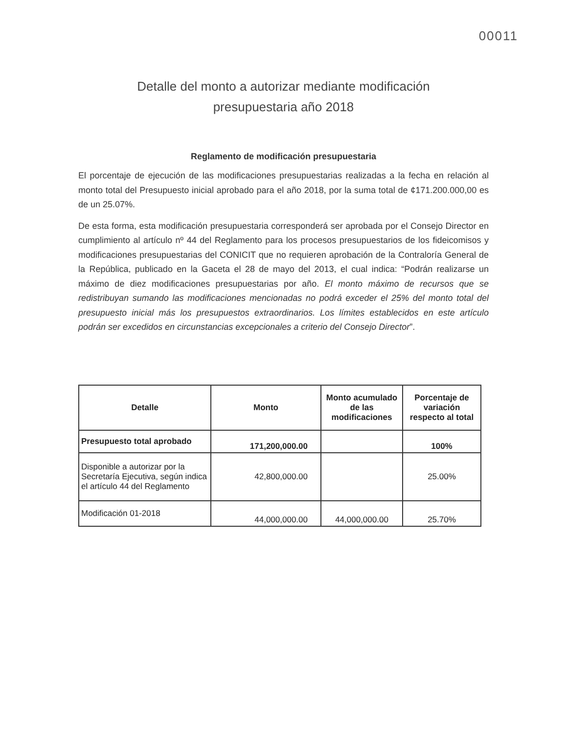00011
Detalle del monto a autorizar mediante modificación
presupuestaria año 2018
Reglamento de modificación presupuestaria
El porcentaje de ejecución de las modificaciones presupuestarias realizadas a la fecha en relación al monto total del Presupuesto inicial aprobado para el año 2018, por la suma total de ¢171.200.000,00 es de un 25.07%.
De esta forma, esta modificación presupuestaria corresponderá ser aprobada por el Consejo Director en cumplimiento al artículo nº 44 del Reglamento para los procesos presupuestarios de los fideicomisos y modificaciones presupuestarias del CONICIT que no requieren aprobación de la Contraloría General de la República, publicado en la Gaceta el 28 de mayo del 2013, el cual indica: “Podrán realizarse un máximo de diez modificaciones presupuestarias por año. El monto máximo de recursos que se redistribuyan sumando las modificaciones mencionadas no podrá exceder el 25% del monto total del presupuesto inicial más los presupuestos extraordinarios. Los límites establecidos en este artículo podrán ser excedidos en circunstancias excepcionales a criterio del Consejo Director”.
| Detalle | Monto | Monto acumulado de las modificaciones | Porcentaje de variación respecto al total |
| --- | --- | --- | --- |
| Presupuesto total aprobado | 171,200,000.00 | | 100% |
| Disponible a autorizar por la Secretaría Ejecutiva, según indica el artículo 44 del Reglamento | 42,800,000.00 | | 25.00% |
| Modificación 01-2018 | 44,000,000.00 | 44,000,000.00 | 25.70% |